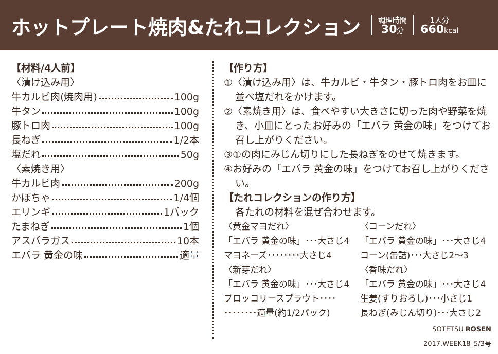ホットプレート焼肉&たれコレクション
調理時間
30分
1人分
660kcal
【材料/4人前】
〈漬け込み用〉
牛カルビ肉(焼肉用) 100g
牛タン 100g
豚トロ肉 100g
長ねぎ 1/2本
塩だれ 50g
〈素焼き用〉
牛カルビ肉 200g
かぼちゃ 1/4個
エリンギ 1パック
たまねぎ 1個
アスパラガス 10本
エバラ 黄金の味 適量
【作り方】
①〈漬け込み用〉は、牛カルビ・牛タン・豚トロ肉をお皿に並べ塩だれをかけます。
②〈素焼き用〉は、食べやすい大きさに切った肉や野菜を焼き、小皿にとったお好みの「エバラ 黄金の味」をつけてお召し上がりください。
③①の肉にみじん切りにした長ねぎをのせて焼きます。
④お好みの「エバラ 黄金の味」をつけてお召し上がりください。
【たれコレクションの作り方】
各たれの材料を混ぜ合わせます。
〈黄金マヨだれ〉
〈コーンだれ〉
「エバラ 黄金の味」･･･大さじ4
「エバラ 黄金の味」･･･大さじ4
マヨネーズ････････大さじ4
コーン(缶詰)･･･大さじ2〜3
〈新芽だれ〉
〈香味だれ〉
「エバラ 黄金の味」･･･大さじ4
「エバラ 黄金の味」･･･大さじ4
ブロッコリースプラウト････
生姜(すりおろし)･･･小さじ1
････････適量(約1/2パック)
長ねぎ(みじん切り)･･･大さじ2
SOTETSU ROSEN
2017.WEEK18_5/3号